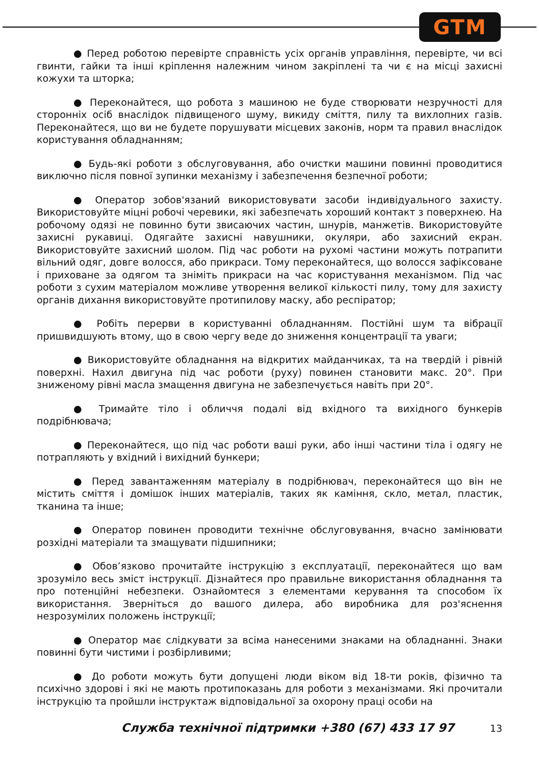GTM
● Перед роботою перевірте справність усіх органів управління, перевірте, чи всі гвинти, гайки та інші кріплення належним чином закріплені та чи є на місці захисні кожухи та шторка;
● Переконайтеся, що робота з машиною не буде створювати незручності для сторонніх осіб внаслідок підвищеного шуму, викиду сміття, пилу та вихлопних газів. Переконайтеся, що ви не будете порушувати місцевих законів, норм та правил внаслідок користування обладнанням;
● Будь-які роботи з обслуговування, або очистки машини повинні проводитися виключно після повної зупинки механізму і забезпечення безпечної роботи;
● Оператор зобов'язаний використовувати засоби індивідуального захисту. Використовуйте міцні робочі черевики, які забезпечать хороший контакт з поверхнею. На робочому одязі не повинно бути звисаючих частин, шнурів, манжетів. Використовуйте захисні рукавиці. Одягайте захисні навушники, окуляри, або захисний екран. Використовуйте захисний шолом. Під час роботи на рухомі частини можуть потрапити вільний одяг, довге волосся, або прикраси. Тому переконайтеся, що волосся зафіксоване і приховане за одягом та зніміть прикраси на час користування механізмом. Під час роботи з сухим матеріалом можливе утворення великої кількості пилу, тому для захисту органів дихання використовуйте протипилову маску, або респіратор;
● Робіть перерви в користуванні обладнанням. Постійні шум та вібрації пришвидшують втому, що в свою чергу веде до зниження концентрації та уваги;
● Використовуйте обладнання на відкритих майданчиках, та на твердій і рівній поверхні. Нахил двигуна під час роботи (руху) повинен становити макс. 20°. При зниженому рівні масла змащення двигуна не забезпечується навіть при 20°.
● Тримайте тіло і обличчя подалі від вхідного та вихідного бункерів подрібнювача;
● Переконайтеся, що під час роботи ваші руки, або інші частини тіла і одягу не потрапляють у вхідний і вихідний бункери;
● Перед завантаженням матеріалу в подрібнювач, переконайтеся що він не містить сміття і домішок інших матеріалів, таких як каміння, скло, метал, пластик, тканина та інше;
● Оператор повинен проводити технічне обслуговування, вчасно замінювати розхідні матеріали та змащувати підшипники;
● Обов’язково прочитайте інструкцію з експлуатації, переконайтеся що вам зрозуміло весь зміст інструкції. Дізнайтеся про правильне використання обладнання та про потенційні небезпеки. Ознайомтеся з елементами керування та способом їх використання. Зверніться до вашого дилера, або виробника для роз'яснення незрозумілих положень інструкції;
● Оператор має слідкувати за всіма нанесеними знаками на обладнанні. Знаки повинні бути чистими і розбірливими;
● До роботи можуть бути допущені люди віком від 18-ти років, фізично та психічно здорові і які не мають протипоказань для роботи з механізмами. Які прочитали інструкцію та пройшли інструктаж відповідальної за охорону праці особи на
Служба технічної підтримки +380 (67) 433 17 97 13